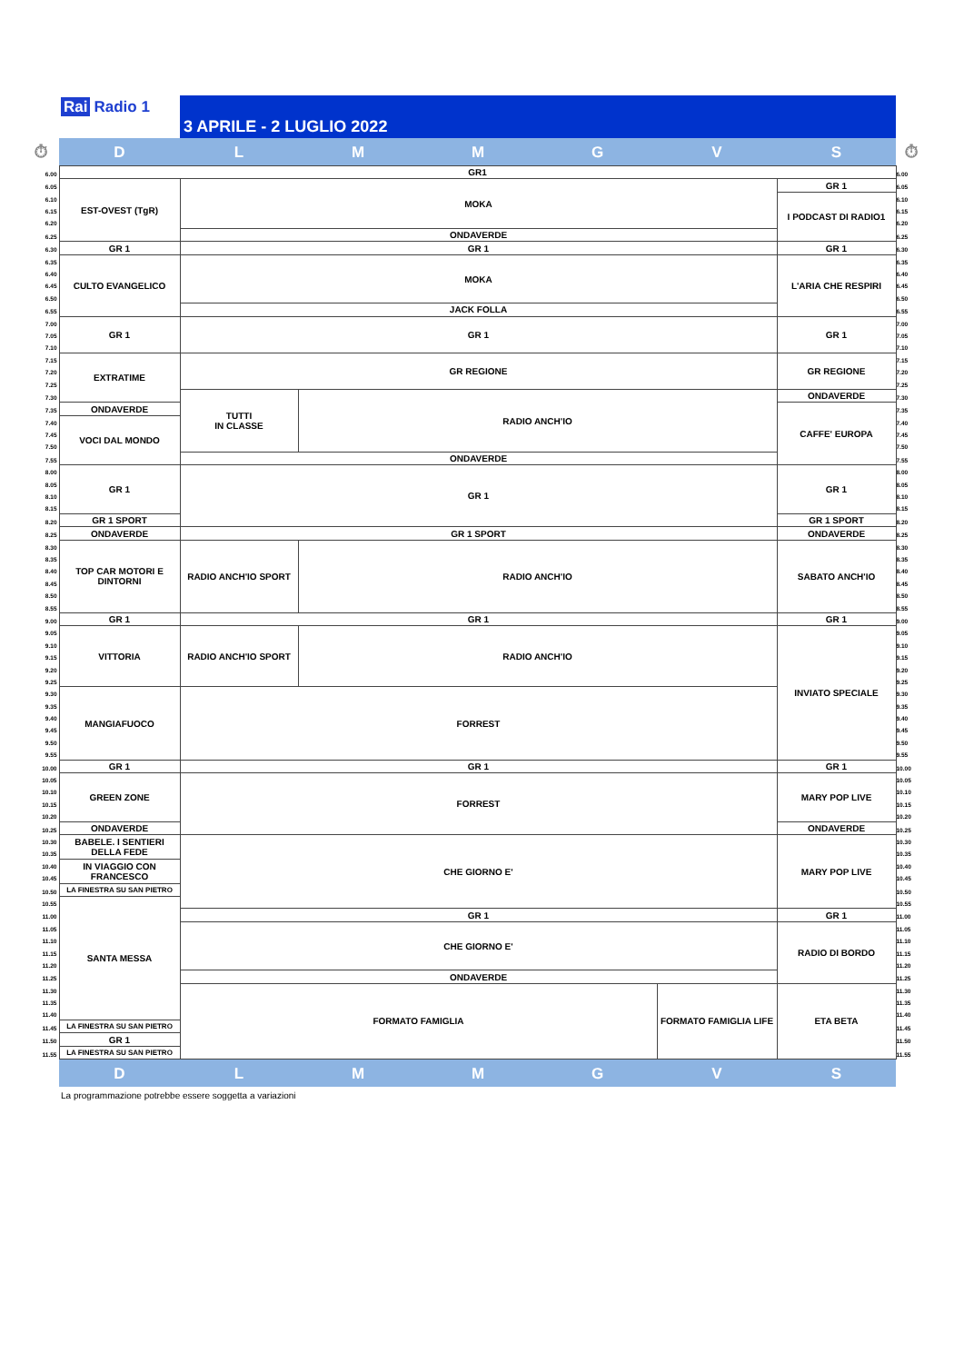Rai Radio 1
3 APRILE - 2 LUGLIO 2022
| ⏱ | D | L | M | M | G | V | S | ⏱ |
| --- | --- | --- | --- | --- | --- | --- | --- | --- |
| 6.00 | GR1 | | | | | | | 6.00 |
| 6.05 | EST-OVEST (TgR) | MOKA | | | | | GR 1 | 6.05 |
| 6.10 | | | | | | | I PODCAST DI RADIO1 | 6.10 |
| 6.15 | | | | | | | | 6.15 |
| 6.20 | | | | | | | | 6.20 |
| 6.25 | | ONDAVERDE | | | | | | 6.25 |
| 6.30 | GR 1 | GR 1 | | | | | GR 1 | 6.30 |
| 6.35 | CULTO EVANGELICO | MOKA | | | | | L'ARIA CHE RESPIRI | 6.35 |
| 6.40 | | | | | | | | 6.40 |
| 6.45 | | | | | | | | 6.45 |
| 6.50 | | | | | | | | 6.50 |
| 6.55 | | JACK FOLLA | | | | | | 6.55 |
| 7.00 | GR 1 | GR 1 | | | | | GR 1 | 7.00 |
| 7.05 | | | | | | | | 7.05 |
| 7.10 | | | | | | | | 7.10 |
| 7.15 | EXTRATIME | GR REGIONE | | | | | GR REGIONE | 7.15 |
| 7.20 | | | | | | | | 7.20 |
| 7.25 | | | | | | | | 7.25 |
| 7.30 | | TUTTI IN CLASSE | RADIO ANCH'IO | | | | ONDAVERDE | 7.30 |
| 7.35 | ONDAVERDE | | | | | | CAFFE' EUROPA | 7.35 |
| 7.40 | VOCI DAL MONDO | | | | | | | 7.40 |
| 7.45 | | | | | | | | 7.45 |
| 7.50 | | | | | | | | 7.50 |
| 7.55 | | ONDAVERDE | | | | | | 7.55 |
| 8.00 | GR 1 | GR 1 | | | | | GR 1 | 8.00 |
| 8.05 | | | | | | | | 8.05 |
| 8.10 | | | | | | | | 8.10 |
| 8.15 | | | | | | | | 8.15 |
| 8.20 | GR 1 SPORT | | | | | | GR 1 SPORT | 8.20 |
| 8.25 | ONDAVERDE | GR 1 SPORT | | | | | ONDAVERDE | 8.25 |
| 8.30 | TOP CAR MOTORI E DINTORNI | RADIO ANCH'IO SPORT | RADIO ANCH'IO | | | | SABATO ANCH'IO | 8.30 |
| 8.35 | | | | | | | | 8.35 |
| 8.40 | | | | | | | | 8.40 |
| 8.45 | | | | | | | | 8.45 |
| 8.50 | | | | | | | | 8.50 |
| 8.55 | | | | | | | | 8.55 |
| 9.00 | GR 1 | GR 1 | | | | | GR 1 | 9.00 |
| 9.05 | VITTORIA | RADIO ANCH'IO SPORT | RADIO ANCH'IO | | | | INVIATO SPECIALE | 9.05 |
| 9.10 | | | | | | | | 9.10 |
| 9.15 | | | | | | | | 9.15 |
| 9.20 | | | | | | | | 9.20 |
| 9.25 | | | | | | | | 9.25 |
| 9.30 | MANGIAFUOCO | FORREST | | | | | | 9.30 |
| 9.35 | | | | | | | | 9.35 |
| 9.40 | | | | | | | | 9.40 |
| 9.45 | | | | | | | | 9.45 |
| 9.50 | | | | | | | | 9.50 |
| 9.55 | | | | | | | | 9.55 |
| 10.00 | GR 1 | GR 1 | | | | | GR 1 | 10.00 |
| 10.05 | GREEN ZONE | FORREST | | | | | MARY POP LIVE | 10.05 |
| 10.10 | | | | | | | | 10.10 |
| 10.15 | | | | | | | | 10.15 |
| 10.20 | | | | | | | | 10.20 |
| 10.25 | ONDAVERDE | | | | | | ONDAVERDE | 10.25 |
| 10.30 | BABELE. I SENTIERI DELLA FEDE | CHE GIORNO E' | | | | | MARY POP LIVE | 10.30 |
| 10.35 | | | | | | | | 10.35 |
| 10.40 | IN VIAGGIO CON FRANCESCO | | | | | | | 10.40 |
| 10.45 | | | | | | | | 10.45 |
| 10.50 | LA FINESTRA SU SAN PIETRO | | | | | | | 10.50 |
| 10.55 | SANTA MESSA | | | | | | | 10.55 |
| 11.00 | | GR 1 | | | | | GR 1 | 11.00 |
| 11.05 | | CHE GIORNO E' | | | | | RADIO DI BORDO | 11.05 |
| 11.10 | | | | | | | | 11.10 |
| 11.15 | | | | | | | | 11.15 |
| 11.20 | | | | | | | | 11.20 |
| 11.25 | | ONDAVERDE | | | | | | 11.25 |
| 11.30 | | FORMATO FAMIGLIA | | | | FORMATO FAMIGLIA LIFE | ETA BETA | 11.30 |
| 11.35 | | | | | | | | 11.35 |
| 11.40 | | | | | | | | 11.40 |
| 11.45 | LA FINESTRA SU SAN PIETRO | | | | | | | 11.45 |
| 11.50 | GR 1 | | | | | | | 11.50 |
| 11.55 | LA FINESTRA SU SAN PIETRO | | | | | | | 11.55 |
| | D | L | M | M | G | V | S | |
La programmazione potrebbe essere soggetta a variazioni